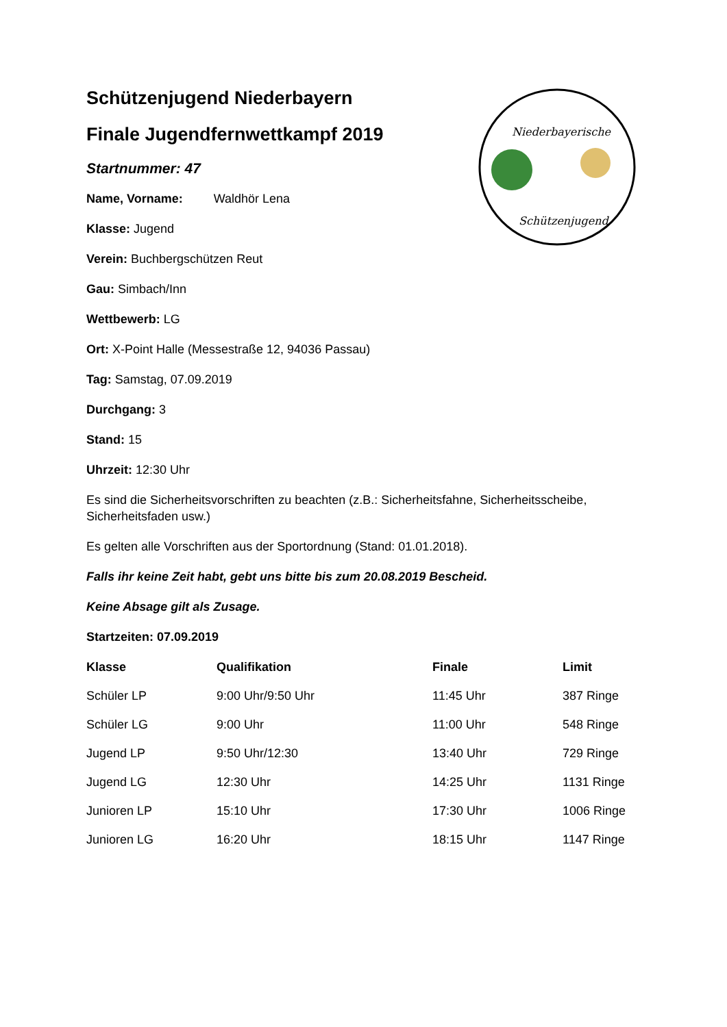Niederbayerische
Schützenjugend
Schützenjugend Niederbayern
Finale Jugendfernwettkampf 2019
Startnummer: 47
Name, Vorname: Waldhör Lena
Klasse: Jugend
Verein: Buchbergschützen Reut
Gau: Simbach/Inn
Wettbewerb: LG
Ort: X-Point Halle (Messestraße 12, 94036 Passau)
Tag: Samstag, 07.09.2019
Durchgang: 3
Stand: 15
Uhrzeit: 12:30 Uhr
Es sind die Sicherheitsvorschriften zu beachten (z.B.: Sicherheitsfahne, Sicherheitsscheibe, Sicherheitsfaden usw.)
Es gelten alle Vorschriften aus der Sportordnung (Stand: 01.01.2018).
Falls ihr keine Zeit habt, gebt uns bitte bis zum 20.08.2019 Bescheid.
Keine Absage gilt als Zusage.
Startzeiten: 07.09.2019
| Klasse | Qualifikation | Finale | Limit |
| --- | --- | --- | --- |
| Schüler LP | 9:00 Uhr/9:50 Uhr | 11:45 Uhr | 387 Ringe |
| Schüler LG | 9:00 Uhr | 11:00 Uhr | 548 Ringe |
| Jugend LP | 9:50 Uhr/12:30 | 13:40 Uhr | 729 Ringe |
| Jugend LG | 12:30 Uhr | 14:25 Uhr | 1131 Ringe |
| Junioren LP | 15:10 Uhr | 17:30 Uhr | 1006 Ringe |
| Junioren LG | 16:20 Uhr | 18:15 Uhr | 1147 Ringe |